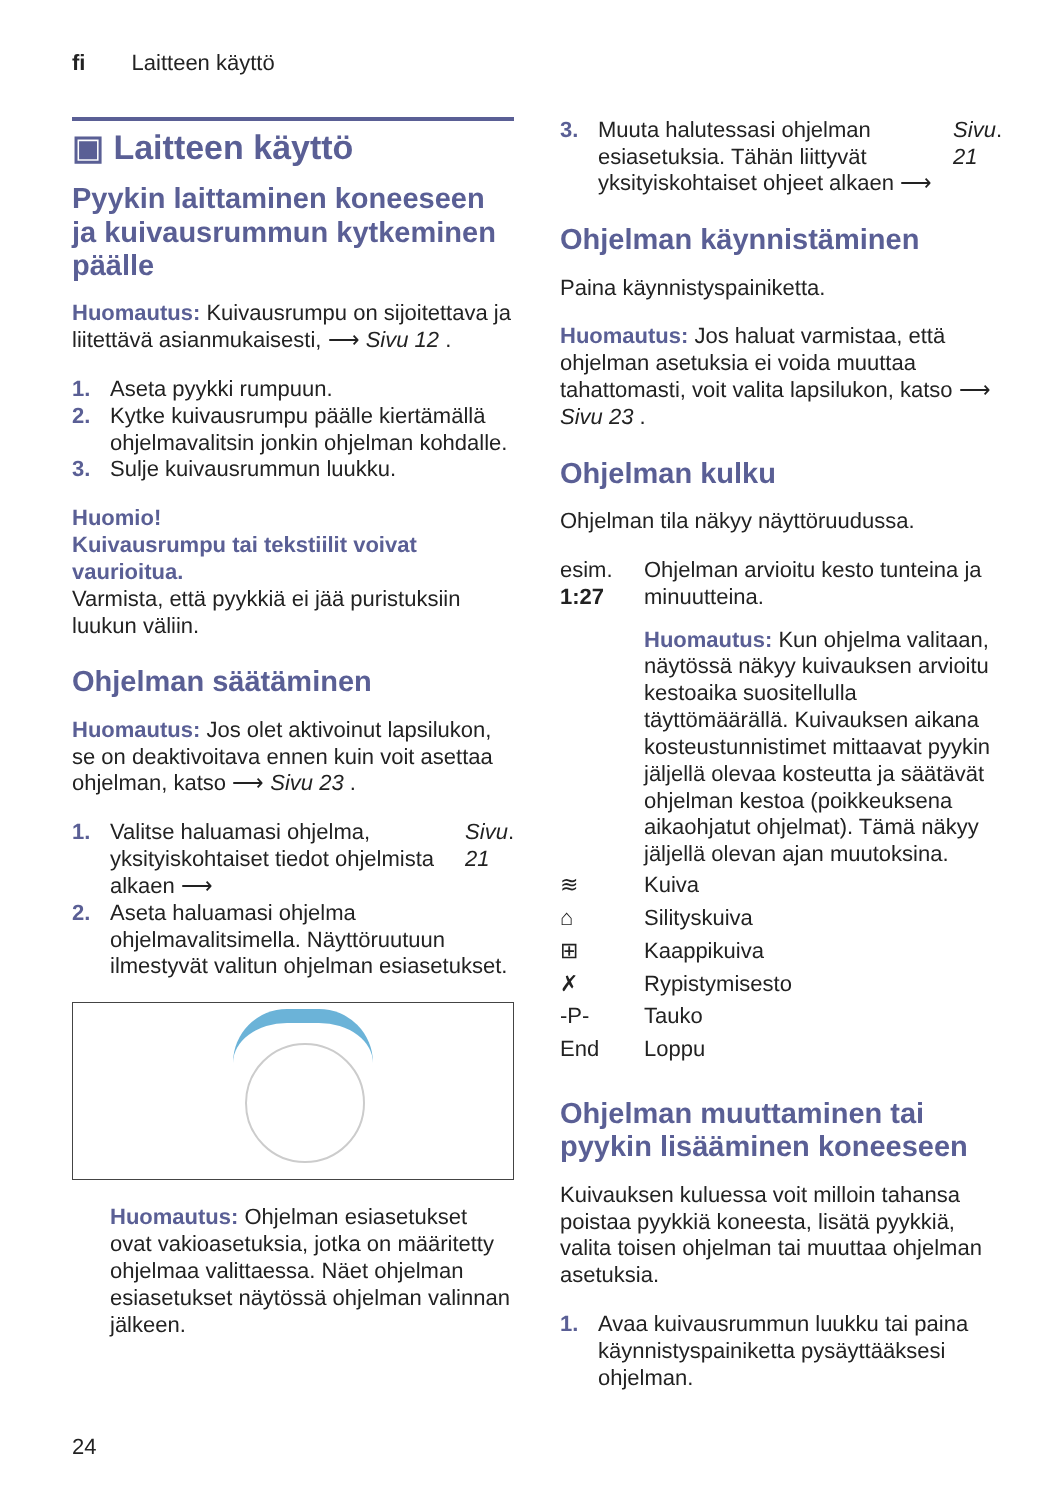fi Laitteen käyttö
▣ Laitteen käyttö
Pyykin laittaminen koneeseen ja kuivausrummun kytkeminen päälle
Huomautus: Kuivausrumpu on sijoitettava ja liitettävä asianmukaisesti, ⟶ Sivu 12 .
1. Aseta pyykki rumpuun.
2. Kytke kuivausrumpu päälle kiertämällä ohjelmavalitsin jonkin ohjelman kohdalle.
3. Sulje kuivausrummun luukku.
Huomio!
Kuivausrumpu tai tekstiilit voivat vaurioitua.
Varmista, että pyykkiä ei jää puristuksiin luukun väliin.
Ohjelman säätäminen
Huomautus: Jos olet aktivoinut lapsilukon, se on deaktivoitava ennen kuin voit asettaa ohjelman, katso ⟶ Sivu 23 .
1. Valitse haluamasi ohjelma, yksityiskohtaiset tiedot ohjelmista alkaen ⟶ Sivu 21 .
2. Aseta haluamasi ohjelma ohjelmavalitsimella. Näyttöruutuun ilmestyvät valitun ohjelman esiasetukset.
Huomautus: Ohjelman esiasetukset ovat vakioasetuksia, jotka on määritetty ohjelmaa valittaessa. Näet ohjelman esiasetukset näytössä ohjelman valinnan jälkeen.
3. Muuta halutessasi ohjelman esiasetuksia. Tähän liittyvät yksityiskohtaiset ohjeet alkaen ⟶ Sivu 21 .
Ohjelman käynnistäminen
Paina käynnistyspainiketta.
Huomautus: Jos haluat varmistaa, että ohjelman asetuksia ei voida muuttaa tahattomasti, voit valita lapsilukon, katso ⟶ Sivu 23 .
Ohjelman kulku
Ohjelman tila näkyy näyttöruudussa.
esim. 1:27
Ohjelman arvioitu kesto tunteina ja minuutteina.
Huomautus: Kun ohjelma valitaan, näytössä näkyy kuivauksen arvioitu kestoaika suositellulla täyttömäärällä. Kuivauksen aikana kosteustunnistimet mittaavat pyykin jäljellä olevaa kosteutta ja säätävät ohjelman kestoa (poikkeuksena aikaohjatut ohjelmat). Tämä näkyy jäljellä olevan ajan muutoksina.
≋ Kuiva
⌂ Silityskuiva
⊞ Kaappikuiva
✗ Rypistymisesto
-P- Tauko
End Loppu
Ohjelman muuttaminen tai pyykin lisääminen koneeseen
Kuivauksen kuluessa voit milloin tahansa poistaa pyykkiä koneesta, lisätä pyykkiä, valita toisen ohjelman tai muuttaa ohjelman asetuksia.
1. Avaa kuivausrummun luukku tai paina käynnistyspainiketta pysäyttääksesi ohjelman.
24